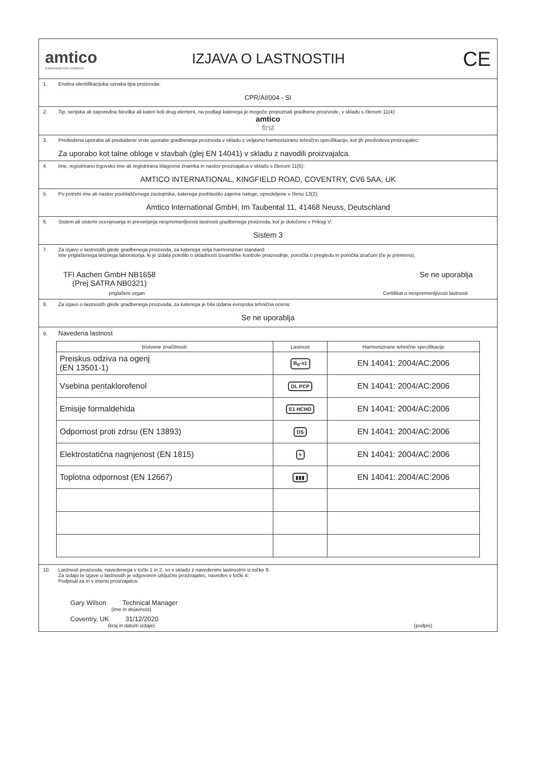amtico
A MANNINGTON COMPANY
IZJAVA O LASTNOSTIH
CE
1. Enotna identifikacijska oznaka tipa proizvoda:
CPR/AI/004 - SI
2. Tip, serijska ali zaporedna številka ali kateri koli drug element, na podlagi katerega je mogoče prepoznati gradbene proizvode, v skladu s členom 11(4):
amtico
first
3. Predvidena uporaba ali predvidene vrste uporabe gradbenega proizvoda v skladu z veljavno harmonizirano tehnično specifikacijo, kot jih predvideva proizvajalec:
Za uporabo kot talne obloge v stavbah (glej EN 14041) v skladu z navodili proizvajalca.
4. Ime, registrirano trgovsko ime ali registrirana blagovna znamka in naslov proizvajalca v skladu s členom 11(5):
AMTICO INTERNATIONAL, KINGFIELD ROAD, COVENTRY, CV6 5AA, UK
5. Po potrebi ime ali naslov pooblaščenega zastopnika, katerega pooblastilo zajema naloge, opredeljene v členu 12(2):
Amtico International GmbH, Im Taubental 11, 41468 Neuss, Deutschland
6. Sistem ali sistemi ocenjevanja in preverjanja nespremenljivosti lastnosti gradbenega proizvoda, kot je določeno v Prilogi V:
Sistem 3
7. Za izjavo o lastnostih glede gradbenega proizvoda, za katerega velja harmoniziran standard:
Ime priglašenega testnega laboratorija, ki je izdala potrdilo o skladnosti tovarniške kontrole proizvodnje, poročila o pregledu in poročila izračuni (če je primerno).
TFI Aachen GmbH NB1658
(Prej SATRA NB0321)
Se ne uporablja
priglašeni organ Certifikat o nespremenljivosti lastnosti
8. Za izjavo o lastnostih glede gradbenega proizvoda, za katerega je bila izdana evropska tehnična ocena:
Se ne uporablja
9. Navedena lastnost
| Bistvene značilnosti: | Lastnost | Harmonizirane tehnične specifikacije |
| --- | --- | --- |
| Preiskus odziva na ogenj (EN 13501-1) | B<sub>fl</sub>-s1 | EN 14041: 2004/AC:2006 |
| Vsebina pentaklorofenol | DL PCP | EN 14041: 2004/AC:2006 |
| Emisije formaldehida | E1 HCHO | EN 14041: 2004/AC:2006 |
| Odpornost proti zdrsu (EN 13893) | DS | EN 14041: 2004/AC:2006 |
| Elektrostatična nagnjenost (EN 1815) | ϟ | EN 14041: 2004/AC:2006 |
| Toplotna odpornost (EN 12667) | ▮▮▮ | EN 14041: 2004/AC:2006 |
10. Lastnosti proizvoda, navedenega v točki 1 in 2, so v skladu z navedenimi lastnostmi iz točke 9.
Za izdajo te izjave o lastnostih je odgovoren izključno proizvajalec, naveden v točki 4:
Podpisal za in v imenu proizvajalca:
Gary Wilson Technical Manager
(ime in dejavnost)
Coventry, UK 31/12/2020
(kraj in datum izdaje) (podpis)